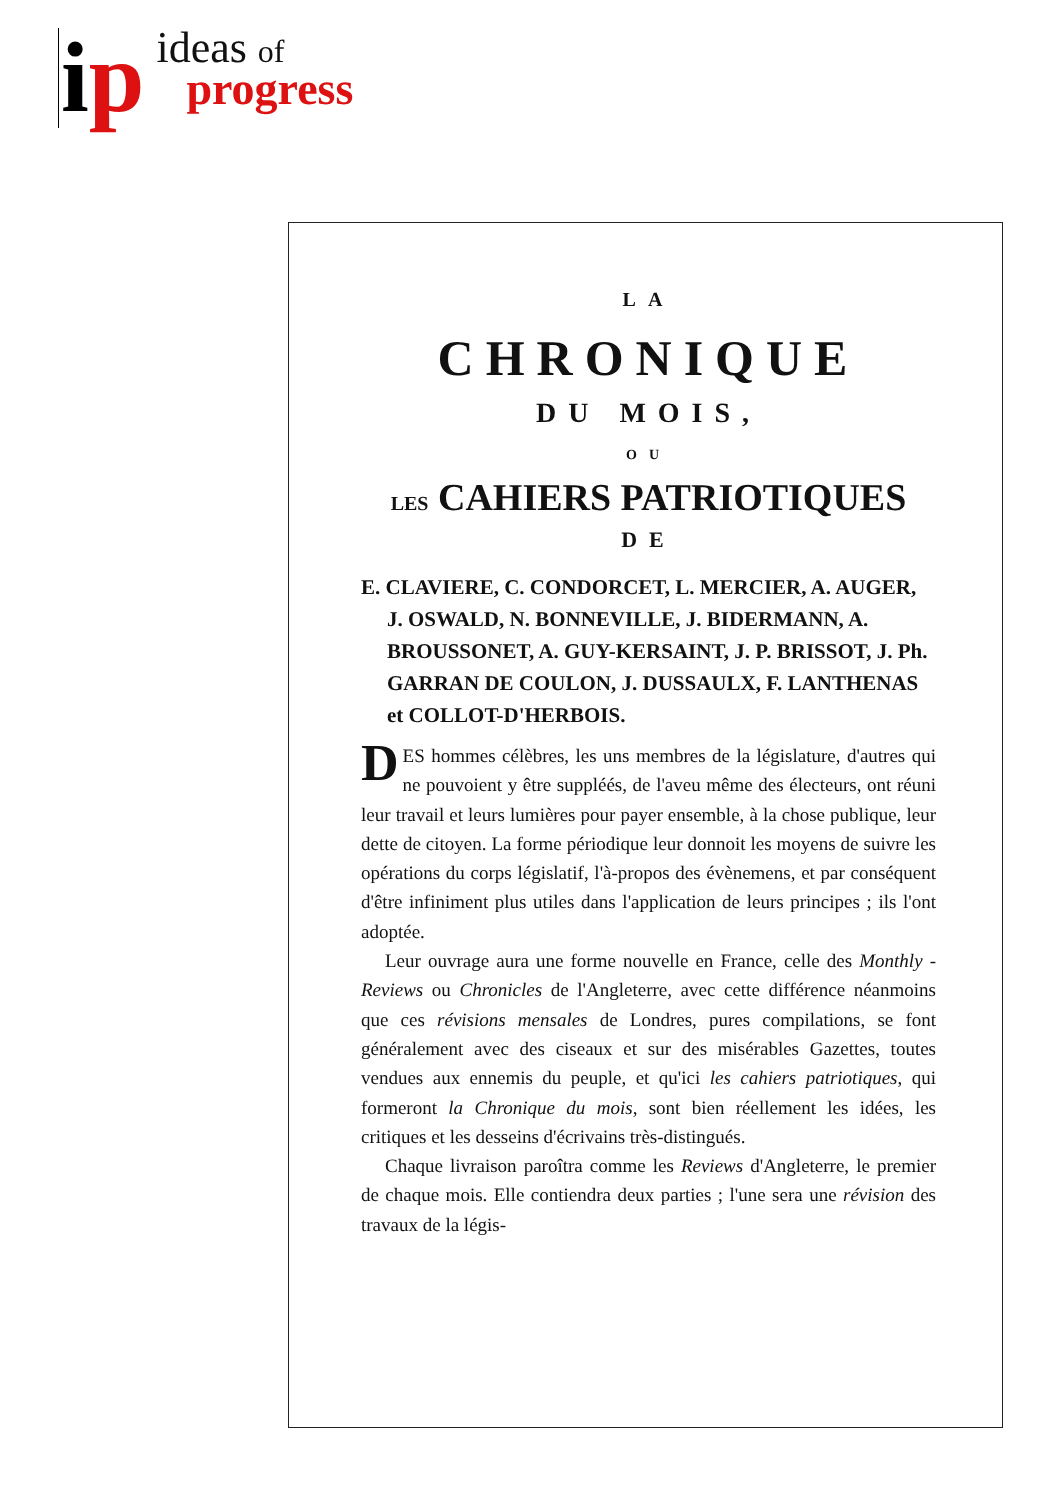ip
ideas of
progress
LA
CHRONIQUE
DU MOIS,
OU
LES CAHIERS PATRIOTIQUES
DE
E. CLAVIERE, C. CONDORCET, L. MERCIER, A. AUGER,
J. OSWALD, N. BONNEVILLE, J. BIDERMANN, A. BROUSSONET, A. GUY-KERSAINT, J. P. BRISSOT, J. Ph. GARRAN DE COULON, J. DUSSAULX, F. LANTHENAS et COLLOT-D'HERBOIS.
DES hommes célèbres, les uns membres de la législature, d'autres qui ne pouvoient y être suppléés, de l'aveu même des électeurs, ont réuni leur travail et leurs lumières pour payer ensemble, à la chose publique, leur dette de citoyen. La forme périodique leur donnoit les moyens de suivre les opérations du corps législatif, l'à-propos des évènemens, et par conséquent d'être infiniment plus utiles dans l'application de leurs principes ; ils l'ont adoptée.
Leur ouvrage aura une forme nouvelle en France, celle des Monthly - Reviews ou Chronicles de l'Angleterre, avec cette différence néanmoins que ces révisions mensales de Londres, pures compilations, se font généralement avec des ciseaux et sur des misérables Gazettes, toutes vendues aux ennemis du peuple, et qu'ici les cahiers patriotiques, qui formeront la Chronique du mois, sont bien réellement les idées, les critiques et les desseins d'écrivains très-distingués.
Chaque livraison paroîtra comme les Reviews d'Angleterre, le premier de chaque mois. Elle contiendra deux parties ; l'une sera une révision des travaux de la légis-